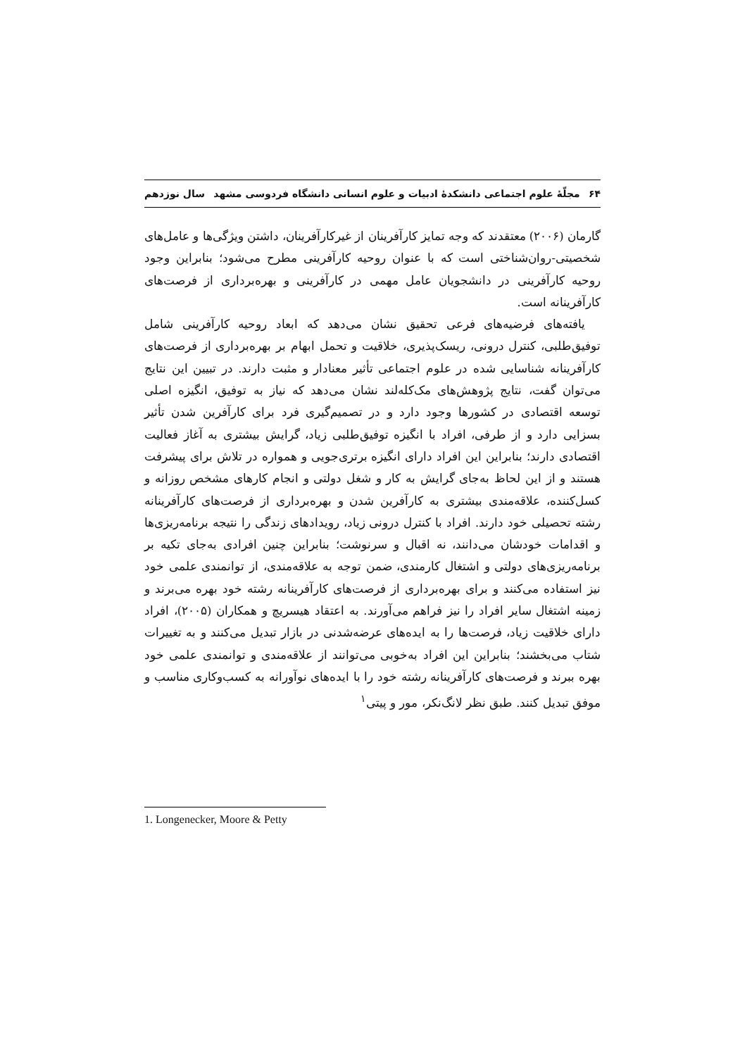۶۴ مجلّهٔ علوم اجتماعی دانشکدهٔ ادبیات و علوم انسانی دانشگاه فردوسی مشهد سال نوزدهم
گارمان (۲۰۰۶) معتقدند که وجه تمایز کارآفرینان از غیرکارآفرینان، داشتن ویژگی‌ها و عامل‌های شخصیتی-روان‌شناختی است که با عنوان روحیه کارآفرینی مطرح می‌شود؛ بنابراین وجود روحیه کارآفرینی در دانشجویان عامل مهمی در کارآفرینی و بهره‌برداری از فرصت‌های کارآفرینانه است.
یافته‌های فرضیه‌های فرعی تحقیق نشان می‌دهد که ابعاد روحیه کارآفرینی شامل توفیق‌طلبی، کنترل درونی، ریسک‌پذیری، خلاقیت و تحمل ابهام بر بهره‌برداری از فرصت‌های کارآفرینانه شناسایی شده در علوم اجتماعی تأثیر معنادار و مثبت دارند. در تبیین این نتایج می‌توان گفت، نتایج پژوهش‌های مک‌کله‌لند نشان می‌دهد که نیاز به توفیق، انگیزه اصلی توسعه اقتصادی در کشورها وجود دارد و در تصمیم‌گیری فرد برای کارآفرین شدن تأثیر بسزایی دارد و از طرفی، افراد با انگیزه توفیق‌طلبی زیاد، گرایش بیشتری به آغاز فعالیت اقتصادی دارند؛ بنابراین این افراد دارای انگیزه برتری‌جویی و همواره در تلاش برای پیشرفت هستند و از این لحاظ به‌جای گرایش به کار و شغل دولتی و انجام کارهای مشخص روزانه و کسل‌کننده، علاقه‌مندی بیشتری به کارآفرین شدن و بهره‌برداری از فرصت‌های کارآفرینانه رشته تحصیلی خود دارند. افراد با کنترل درونی زیاد، رویدادهای زندگی را نتیجه برنامه‌ریزی‌ها و اقدامات خودشان می‌دانند، نه اقبال و سرنوشت؛ بنابراین چنین افرادی به‌جای تکیه بر برنامه‌ریزی‌های دولتی و اشتغال کارمندی، ضمن توجه به علاقه‌مندی، از توانمندی علمی خود نیز استفاده می‌کنند و برای بهره‌برداری از فرصت‌های کارآفرینانه رشته خود بهره می‌برند و زمینه اشتغال سایر افراد را نیز فراهم می‌آورند. به اعتقاد هیسریچ و همکاران (۲۰۰۵)، افراد دارای خلاقیت زیاد، فرصت‌ها را به ایده‌های عرضه‌شدنی در بازار تبدیل می‌کنند و به تغییرات شتاب می‌بخشند؛ بنابراین این افراد به‌خوبی می‌توانند از علاقه‌مندی و توانمندی علمی خود بهره ببرند و فرصت‌های کارآفرینانه رشته خود را با ایده‌های نوآورانه به کسب‌وکاری مناسب و موفق تبدیل کنند. طبق نظر لانگ‌نکر، مور و پیتی<sup>۱</sup>
1. Longenecker, Moore & Petty